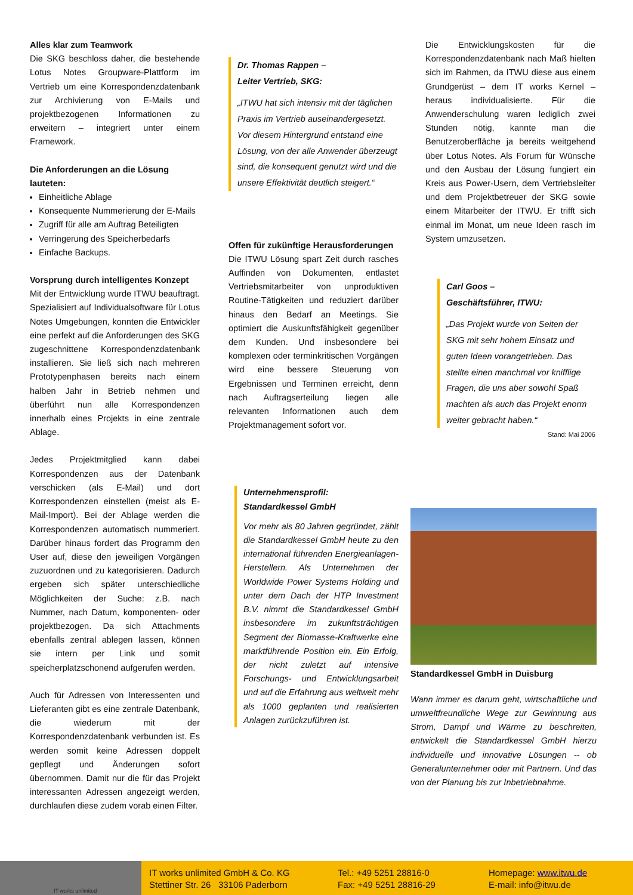Alles klar zum Teamwork
Die SKG beschloss daher, die bestehende Lotus Notes Groupware-Plattform im Vertrieb um eine Korrespondenzdatenbank zur Archivierung von E-Mails und projektbezogenen Informationen zu erweitern – integriert unter einem Framework.
Die Anforderungen an die Lösung lauteten:
Einheitliche Ablage
Konsequente Nummerierung der E-Mails
Zugriff für alle am Auftrag Beteiligten
Verringerung des Speicherbedarfs
Einfache Backups.
Vorsprung durch intelligentes Konzept
Mit der Entwicklung wurde ITWU beauftragt. Spezialisiert auf Individualsoftware für Lotus Notes Umgebungen, konnten die Entwickler eine perfekt auf die Anforderungen des SKG zugeschnittene Korrespondenzdatenbank installieren. Sie ließ sich nach mehreren Prototypenphasen bereits nach einem halben Jahr in Betrieb nehmen und überführt nun alle Korrespondenzen innerhalb eines Projekts in eine zentrale Ablage.
Jedes Projektmitglied kann dabei Korrespondenzen aus der Datenbank verschicken (als E-Mail) und dort Korrespondenzen einstellen (meist als E-Mail-Import). Bei der Ablage werden die Korrespondenzen automatisch nummeriert. Darüber hinaus fordert das Programm den User auf, diese den jeweiligen Vorgängen zuzuordnen und zu kategorisieren. Dadurch ergeben sich später unterschiedliche Möglichkeiten der Suche: z.B. nach Nummer, nach Datum, komponenten- oder projektbezogen. Da sich Attachments ebenfalls zentral ablegen lassen, können sie intern per Link und somit speicherplatzschonend aufgerufen werden.
Auch für Adressen von Interessenten und Lieferanten gibt es eine zentrale Datenbank, die wiederum mit der Korrespondenzdatenbank verbunden ist. Es werden somit keine Adressen doppelt gepflegt und Änderungen sofort übernommen. Damit nur die für das Projekt interessanten Adressen angezeigt werden, durchlaufen diese zudem vorab einen Filter.
Dr. Thomas Rappen –
Leiter Vertrieb, SKG:
„ITWU hat sich intensiv mit der täglichen Praxis im Vertrieb auseinandergesetzt. Vor diesem Hintergrund entstand eine Lösung, von der alle Anwender überzeugt sind, die konsequent genutzt wird und die unsere Effektivität deutlich steigert.“
Offen für zukünftige Herausforderungen
Die ITWU Lösung spart Zeit durch rasches Auffinden von Dokumenten, entlastet Vertriebsmitarbeiter von unproduktiven Routine-Tätigkeiten und reduziert darüber hinaus den Bedarf an Meetings. Sie optimiert die Auskunftsfähigkeit gegenüber dem Kunden. Und insbesondere bei komplexen oder terminkritischen Vorgängen wird eine bessere Steuerung von Ergebnissen und Terminen erreicht, denn nach Auftragserteilung liegen alle relevanten Informationen auch dem Projektmanagement sofort vor.
Unternehmensprofil:
Standardkessel GmbH
Vor mehr als 80 Jahren gegründet, zählt die Standardkessel GmbH heute zu den international führenden Energieanlagen-Herstellern. Als Unternehmen der Worldwide Power Systems Holding und unter dem Dach der HTP Investment B.V. nimmt die Standardkessel GmbH insbesondere im zukunftsträchtigen Segment der Biomasse-Kraftwerke eine marktführende Position ein. Ein Erfolg, der nicht zuletzt auf intensive Forschungs- und Entwicklungsarbeit und auf die Erfahrung aus weltweit mehr als 1000 geplanten und realisierten Anlagen zurückzuführen ist.
Die Entwicklungskosten für die Korrespondenzdatenbank nach Maß hielten sich im Rahmen, da ITWU diese aus einem Grundgerüst – dem IT works Kernel – heraus individualisierte. Für die Anwenderschulung waren lediglich zwei Stunden nötig, kannte man die Benutzeroberfläche ja bereits weitgehend über Lotus Notes. Als Forum für Wünsche und den Ausbau der Lösung fungiert ein Kreis aus Power-Usern, dem Vertriebsleiter und dem Projektbetreuer der SKG sowie einem Mitarbeiter der ITWU. Er trifft sich einmal im Monat, um neue Ideen rasch im System umzusetzen.
Carl Goos –
Geschäftsführer, ITWU:
„Das Projekt wurde von Seiten der SKG mit sehr hohem Einsatz und guten Ideen vorangetrieben. Das stellte einen manchmal vor knifflige Fragen, die uns aber sowohl Spaß machten als auch das Projekt enorm weiter gebracht haben.“
Stand: Mai 2006
Standardkessel GmbH in Duisburg
Wann immer es darum geht, wirtschaftliche und umweltfreundliche Wege zur Gewinnung aus Strom, Dampf und Wärme zu beschreiten, entwickelt die Standardkessel GmbH hierzu individuelle und innovative Lösungen -- ob Generalunternehmer oder mit Partnern. Und das von der Planung bis zur Inbetriebnahme.
IT works unlimited
IT works unlimited GmbH & Co. KG
Stettiner Str. 26 33106 Paderborn
Tel.: +49 5251 28816-0
Fax: +49 5251 28816-29
Homepage: www.itwu.de
E-mail: info@itwu.de